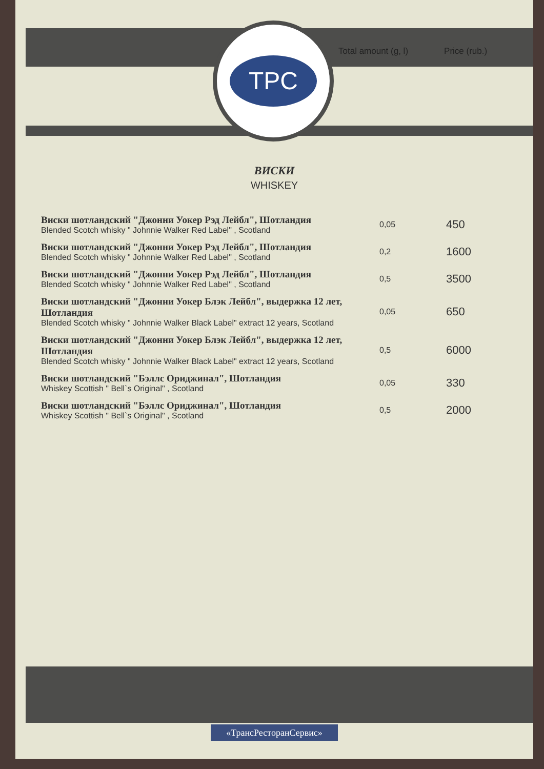TPC
Total amount (g, l) Price (rub.)
ВИСКИ
WHISKEY
| Виски шотландский "Джонни Уокер Рэд Лейбл", Шотландия Blended Scotch whisky " Johnnie Walker Red Label" , Scotland | 0,05 | 450 |
| Виски шотландский "Джонни Уокер Рэд Лейбл", Шотландия Blended Scotch whisky " Johnnie Walker Red Label" , Scotland | 0,2 | 1600 |
| Виски шотландский "Джонни Уокер Рэд Лейбл", Шотландия Blended Scotch whisky " Johnnie Walker Red Label" , Scotland | 0,5 | 3500 |
| Виски шотландский "Джонни Уокер Блэк Лейбл", выдержка 12 лет, Шотландия Blended Scotch whisky " Johnnie Walker Black Label" extract 12 years, Scotland | 0,05 | 650 |
| Виски шотландский "Джонни Уокер Блэк Лейбл", выдержка 12 лет, Шотландия Blended Scotch whisky " Johnnie Walker Black Label" extract 12 years, Scotland | 0,5 | 6000 |
| Виски шотландский "Бэллс Ориджинал", Шотландия Whiskey Scottish " Bell`s Original" , Scotland | 0,05 | 330 |
| Виски шотландский "Бэллс Ориджинал", Шотландия Whiskey Scottish " Bell`s Original" , Scotland | 0,5 | 2000 |
«ТрансРесторанСервис»